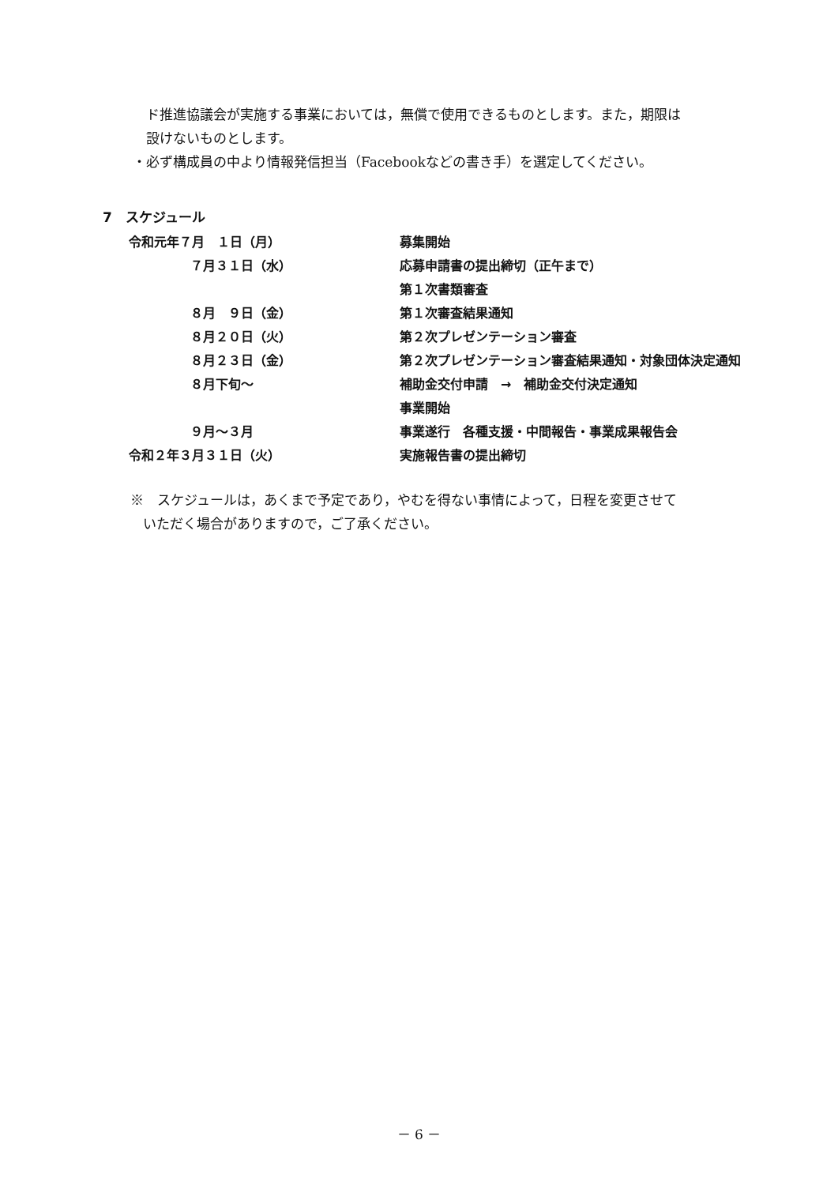ド推進協議会が実施する事業においては，無償で使用できるものとします。また，期限は
設けないものとします。
・必ず構成員の中より情報発信担当（Facebookなどの書き手）を選定してください。
7　スケジュール
| 令和元年７月 １日（月） | 募集開始 |
| ７月３１日（水） | 応募申請書の提出締切（正午まで） |
| | 第１次書類審査 |
| ８月 ９日（金） | 第１次審査結果通知 |
| ８月２０日（火） | 第２次プレゼンテーション審査 |
| ８月２３日（金） | 第２次プレゼンテーション審査結果通知・対象団体決定通知 |
| ８月下旬～ | 補助金交付申請 → 補助金交付決定通知 |
| | 事業開始 |
| ９月～３月 | 事業遂行 各種支援・中間報告・事業成果報告会 |
| 令和２年３月３１日（火） | 実施報告書の提出締切 |
※　スケジュールは，あくまで予定であり，やむを得ない事情によって，日程を変更させて
いただく場合がありますので，ご了承ください。
－ 6 －